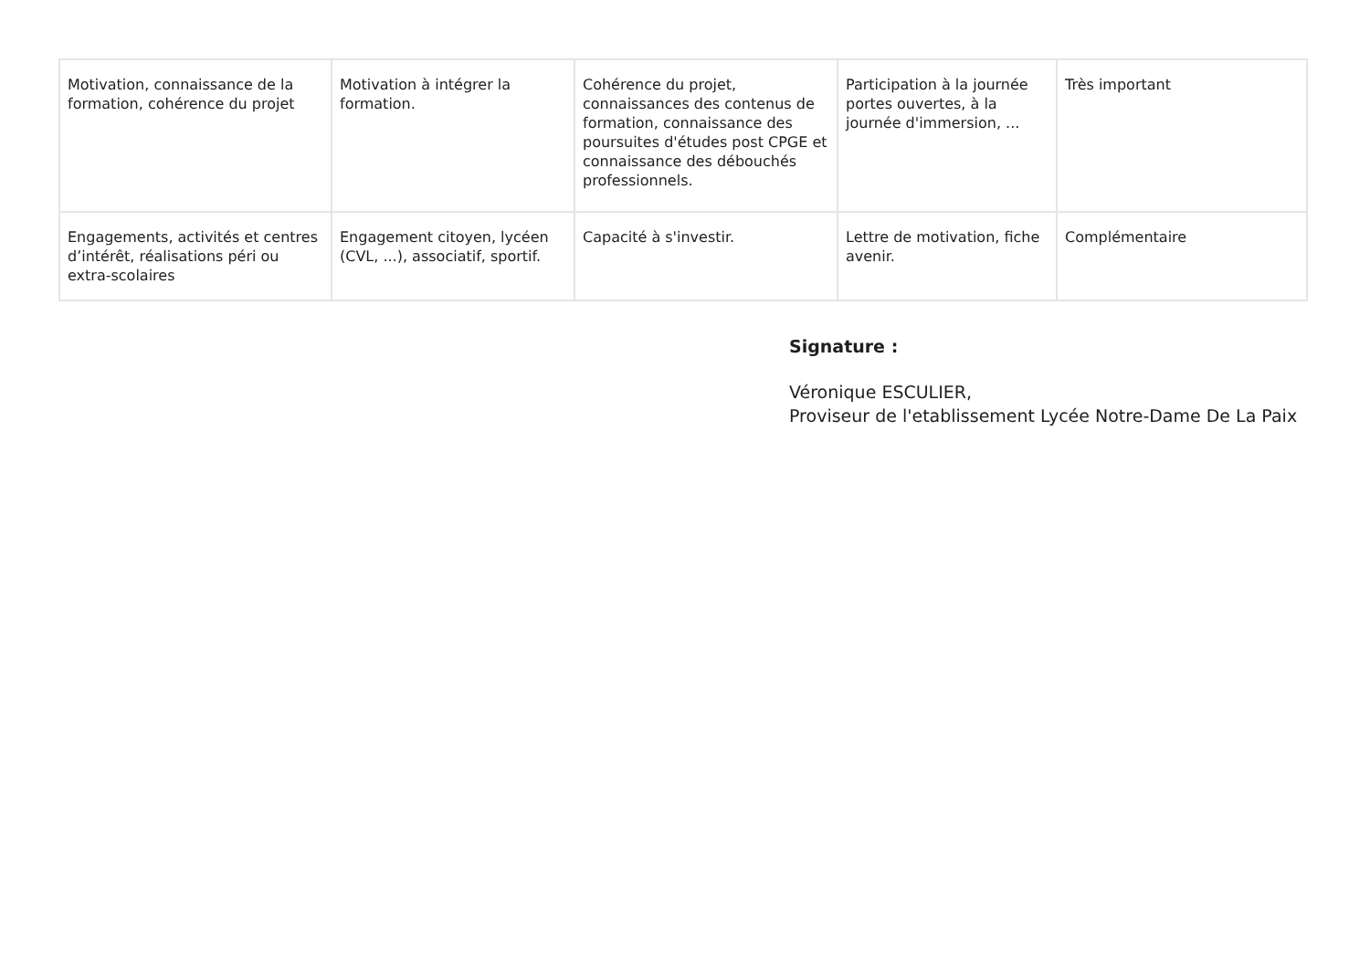| Motivation, connaissance de la formation, cohérence du projet | Motivation à intégrer la formation. | Cohérence du projet, connaissances des contenus de formation, connaissance des poursuites d'études post CPGE et connaissance des débouchés professionnels. | Participation à la journée portes ouvertes, à la journée d'immersion, ... | Très important |
| Engagements, activités et centres d’intérêt, réalisations péri ou extra-scolaires | Engagement citoyen, lycéen (CVL, ...), associatif, sportif. | Capacité à s'investir. | Lettre de motivation, fiche avenir. | Complémentaire |
Signature :
Véronique ESCULIER,
Proviseur de l'etablissement Lycée Notre-Dame De La Paix